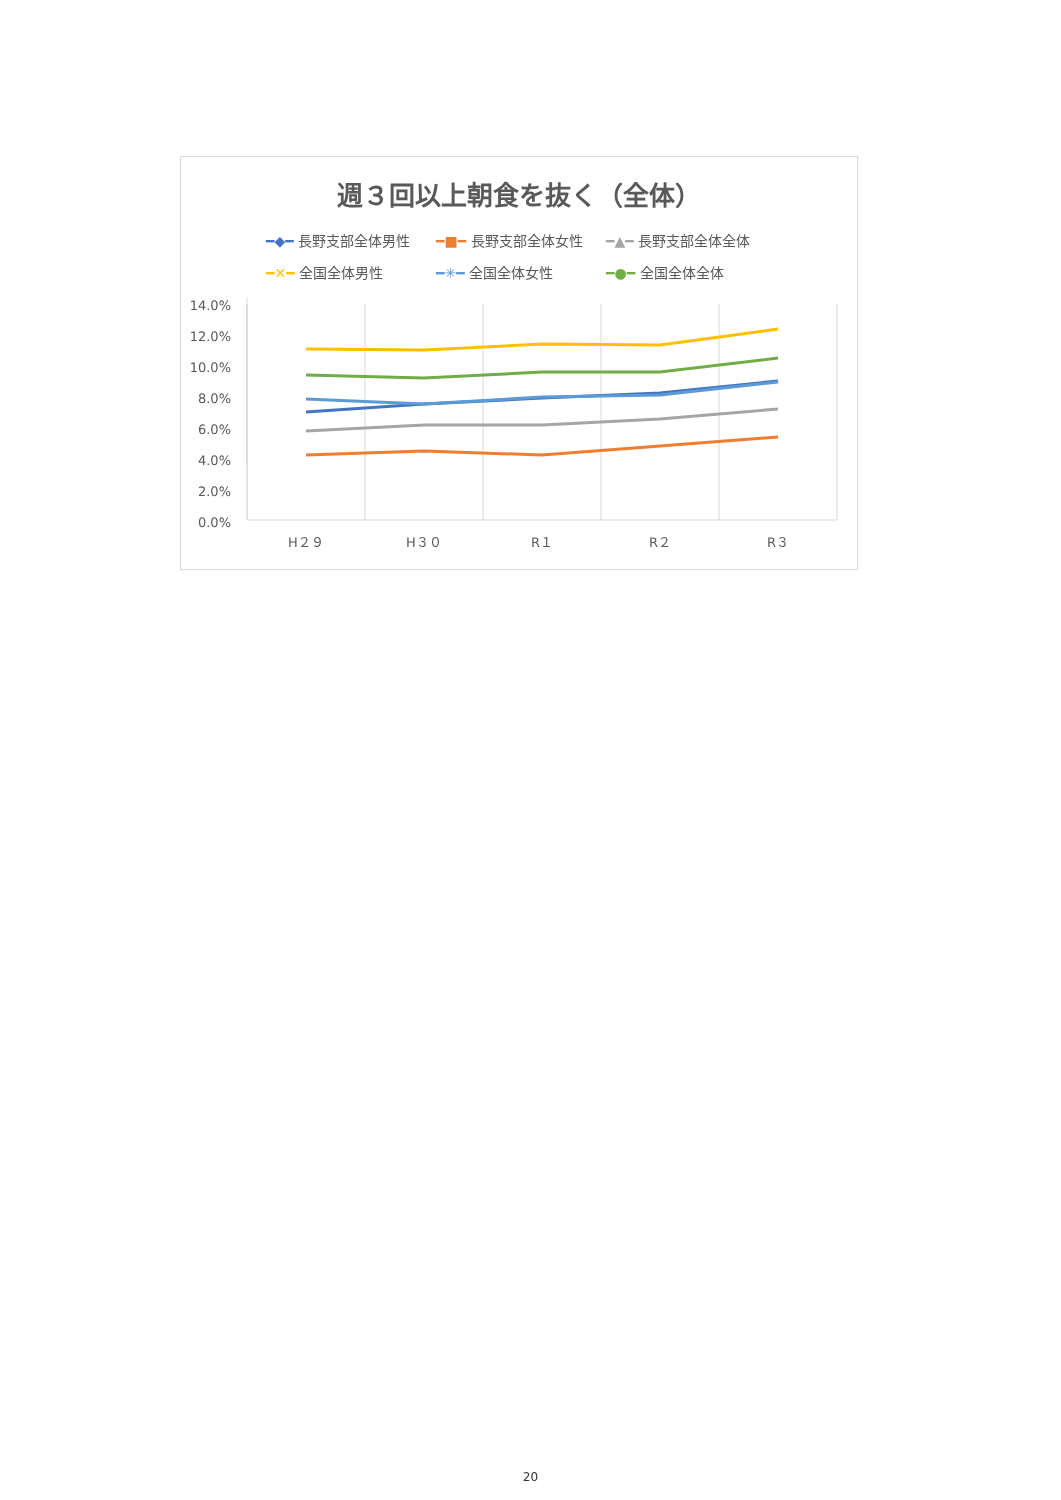週３回以上朝食を抜く（全体）
━◆━ 長野支部全体男性 ━■━ 長野支部全体女性 ━▲━ 長野支部全体全体 ━✕━ 全国全体男性 ━✳━ 全国全体女性 ━●━ 全国全体全体
14.0%
12.0%
10.0%
8.0%
6.0%
4.0%
2.0%
0.0%
H２９
H３０
R１
R２
R３
20